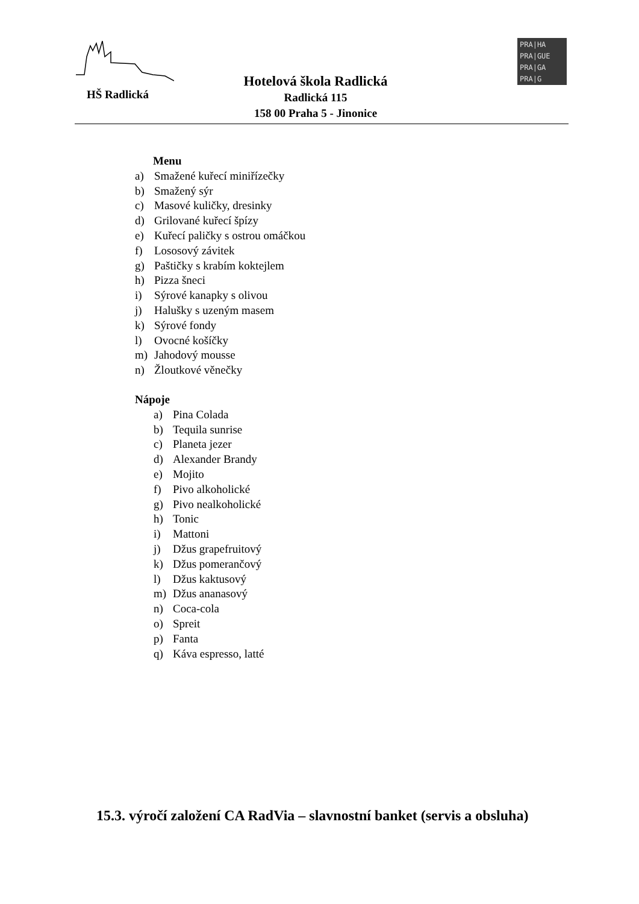HŠ Radlická
Hotelová škola Radlická
Radlická 115
158 00 Praha 5 - Jinonice
PRA|HA
PRA|GUE
PRA|GA
PRA|G
Menu
a) Smažené kuřecí miniřízečky
b) Smažený sýr
c) Masové kuličky, dresinky
d) Grilované kuřecí špízy
e) Kuřecí paličky s ostrou omáčkou
f) Lososový závitek
g) Paštičky s krabím koktejlem
h) Pizza šneci
i) Sýrové kanapky s olivou
j) Halušky s uzeným masem
k) Sýrové fondy
l) Ovocné košíčky
m) Jahodový mousse
n) Žloutkové věnečky
Nápoje
a) Pina Colada
b) Tequila sunrise
c) Planeta jezer
d) Alexander Brandy
e) Mojito
f) Pivo alkoholické
g) Pivo nealkoholické
h) Tonic
i) Mattoni
j) Džus grapefruitový
k) Džus pomerančový
l) Džus kaktusový
m) Džus ananasový
n) Coca-cola
o) Spreit
p) Fanta
q) Káva espresso, latté
15.3. výročí založení CA RadVia – slavnostní banket (servis a obsluha)